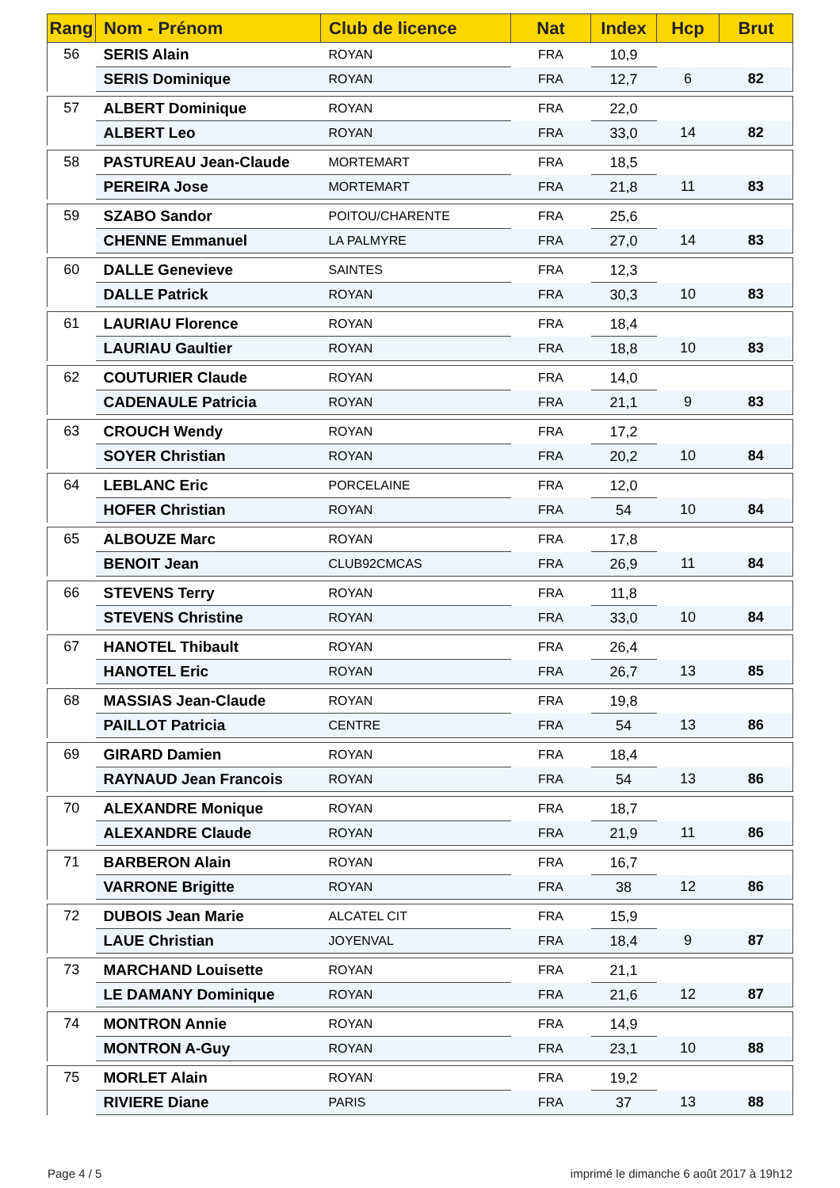| Rang | Nom - Prénom | Club de licence | Nat | Index | Hcp | Brut |
| --- | --- | --- | --- | --- | --- | --- |
| 56 | SERIS Alain | ROYAN | FRA | 10,9 | | |
| | SERIS Dominique | ROYAN | FRA | 12,7 | 6 | 82 |
| 57 | ALBERT Dominique | ROYAN | FRA | 22,0 | | |
| | ALBERT Leo | ROYAN | FRA | 33,0 | 14 | 82 |
| 58 | PASTUREAU Jean-Claude | MORTEMART | FRA | 18,5 | | |
| | PEREIRA Jose | MORTEMART | FRA | 21,8 | 11 | 83 |
| 59 | SZABO Sandor | POITOU/CHARENTE | FRA | 25,6 | | |
| | CHENNE Emmanuel | LA PALMYRE | FRA | 27,0 | 14 | 83 |
| 60 | DALLE Genevieve | SAINTES | FRA | 12,3 | | |
| | DALLE Patrick | ROYAN | FRA | 30,3 | 10 | 83 |
| 61 | LAURIAU Florence | ROYAN | FRA | 18,4 | | |
| | LAURIAU Gaultier | ROYAN | FRA | 18,8 | 10 | 83 |
| 62 | COUTURIER Claude | ROYAN | FRA | 14,0 | | |
| | CADENAULE Patricia | ROYAN | FRA | 21,1 | 9 | 83 |
| 63 | CROUCH Wendy | ROYAN | FRA | 17,2 | | |
| | SOYER Christian | ROYAN | FRA | 20,2 | 10 | 84 |
| 64 | LEBLANC Eric | PORCELAINE | FRA | 12,0 | | |
| | HOFER Christian | ROYAN | FRA | 54 | 10 | 84 |
| 65 | ALBOUZE Marc | ROYAN | FRA | 17,8 | | |
| | BENOIT Jean | CLUB92CMCAS | FRA | 26,9 | 11 | 84 |
| 66 | STEVENS Terry | ROYAN | FRA | 11,8 | | |
| | STEVENS Christine | ROYAN | FRA | 33,0 | 10 | 84 |
| 67 | HANOTEL Thibault | ROYAN | FRA | 26,4 | | |
| | HANOTEL Eric | ROYAN | FRA | 26,7 | 13 | 85 |
| 68 | MASSIAS Jean-Claude | ROYAN | FRA | 19,8 | | |
| | PAILLOT Patricia | CENTRE | FRA | 54 | 13 | 86 |
| 69 | GIRARD Damien | ROYAN | FRA | 18,4 | | |
| | RAYNAUD Jean Francois | ROYAN | FRA | 54 | 13 | 86 |
| 70 | ALEXANDRE Monique | ROYAN | FRA | 18,7 | | |
| | ALEXANDRE Claude | ROYAN | FRA | 21,9 | 11 | 86 |
| 71 | BARBERON Alain | ROYAN | FRA | 16,7 | | |
| | VARRONE Brigitte | ROYAN | FRA | 38 | 12 | 86 |
| 72 | DUBOIS Jean Marie | ALCATEL CIT | FRA | 15,9 | | |
| | LAUE Christian | JOYENVAL | FRA | 18,4 | 9 | 87 |
| 73 | MARCHAND Louisette | ROYAN | FRA | 21,1 | | |
| | LE DAMANY Dominique | ROYAN | FRA | 21,6 | 12 | 87 |
| 74 | MONTRON Annie | ROYAN | FRA | 14,9 | | |
| | MONTRON A-Guy | ROYAN | FRA | 23,1 | 10 | 88 |
| 75 | MORLET Alain | ROYAN | FRA | 19,2 | | |
| | RIVIERE Diane | PARIS | FRA | 37 | 13 | 88 |
Page 4 / 5
imprimé le dimanche 6 août 2017 à 19h12